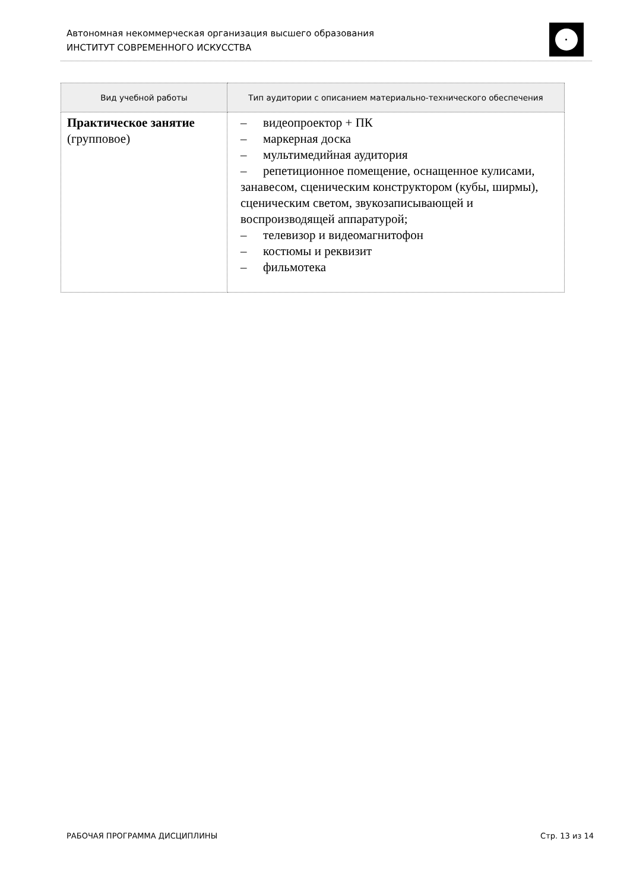Автономная некоммерческая организация высшего образования
ИНСТИТУТ СОВРЕМЕННОГО ИСКУССТВА
| Вид учебной работы | Тип аудитории с описанием материально-технического обеспечения |
| --- | --- |
| Практическое занятие (групповое) | – видеопроектор + ПК – маркерная доска – мультимедийная аудитория – репетиционное помещение, оснащенное кулисами, занавесом, сценическим конструктором (кубы, ширмы), сценическим светом, звукозаписывающей и воспроизводящей аппаратурой; – телевизор и видеомагнитофон – костюмы и реквизит – фильмотека |
РАБОЧАЯ ПРОГРАММА ДИСЦИПЛИНЫ Стр. 13 из 14